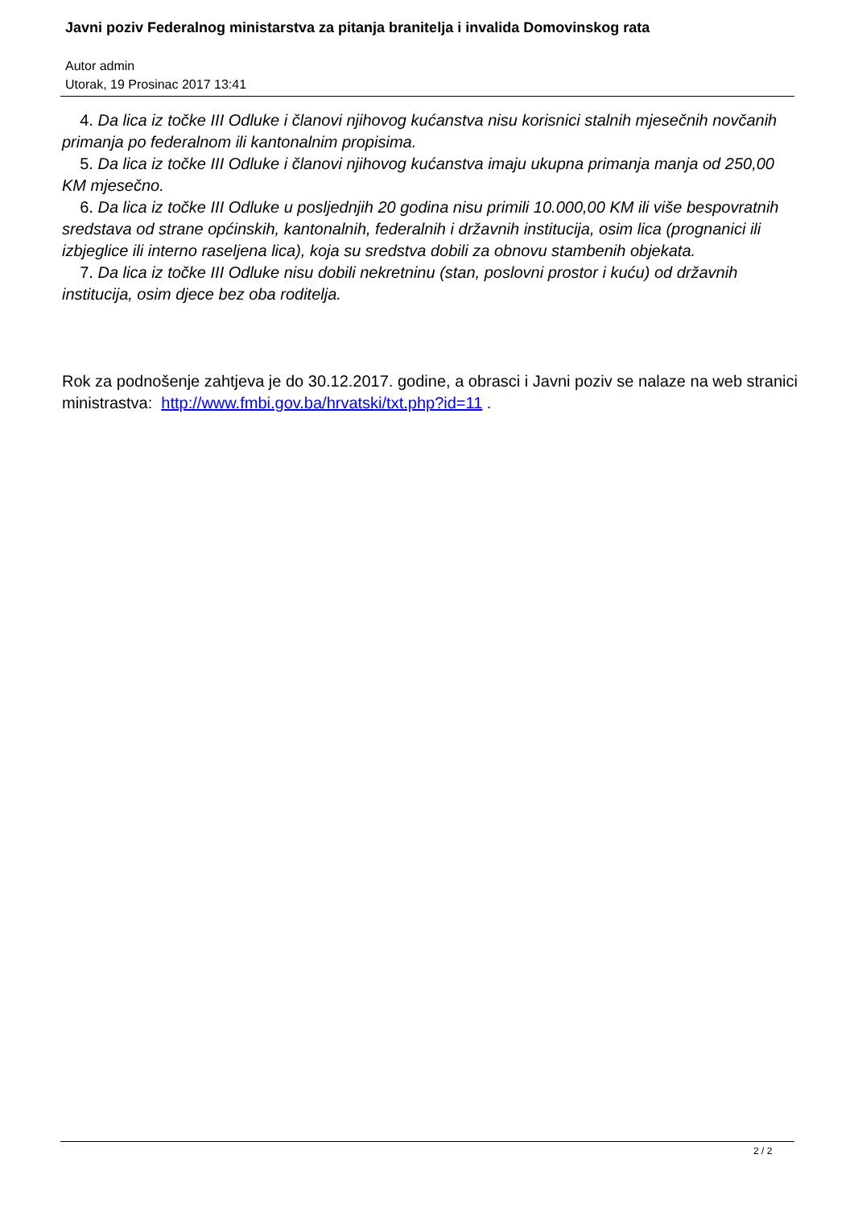Javni poziv Federalnog ministarstva za pitanja branitelja i invalida Domovinskog rata
Autor admin
Utorak, 19 Prosinac 2017 13:41
4. Da lica iz točke III Odluke i članovi njihovog kućanstva nisu korisnici stalnih mjesečnih novčanih primanja po federalnom ili kantonalnim propisima.
5. Da lica iz točke III Odluke i članovi njihovog kućanstva imaju ukupna primanja manja od 250,00 KM mjesečno.
6. Da lica iz točke III Odluke u posljednjih 20 godina nisu primili 10.000,00 KM ili više bespovratnih sredstava od strane općinskih, kantonalnih, federalnih i državnih institucija, osim lica (prognanici ili izbjeglice ili interno raseljena lica), koja su sredstva dobili za obnovu stambenih objekata.
7. Da lica iz točke III Odluke nisu dobili nekretninu (stan, poslovni prostor i kuću) od državnih institucija, osim djece bez oba roditelja.
Rok za podnošenje zahtjeva je do 30.12.2017. godine, a obrasci i Javni poziv se nalaze na web stranici ministrastva: http://www.fmbi.gov.ba/hrvatski/txt.php?id=11 .
2 / 2